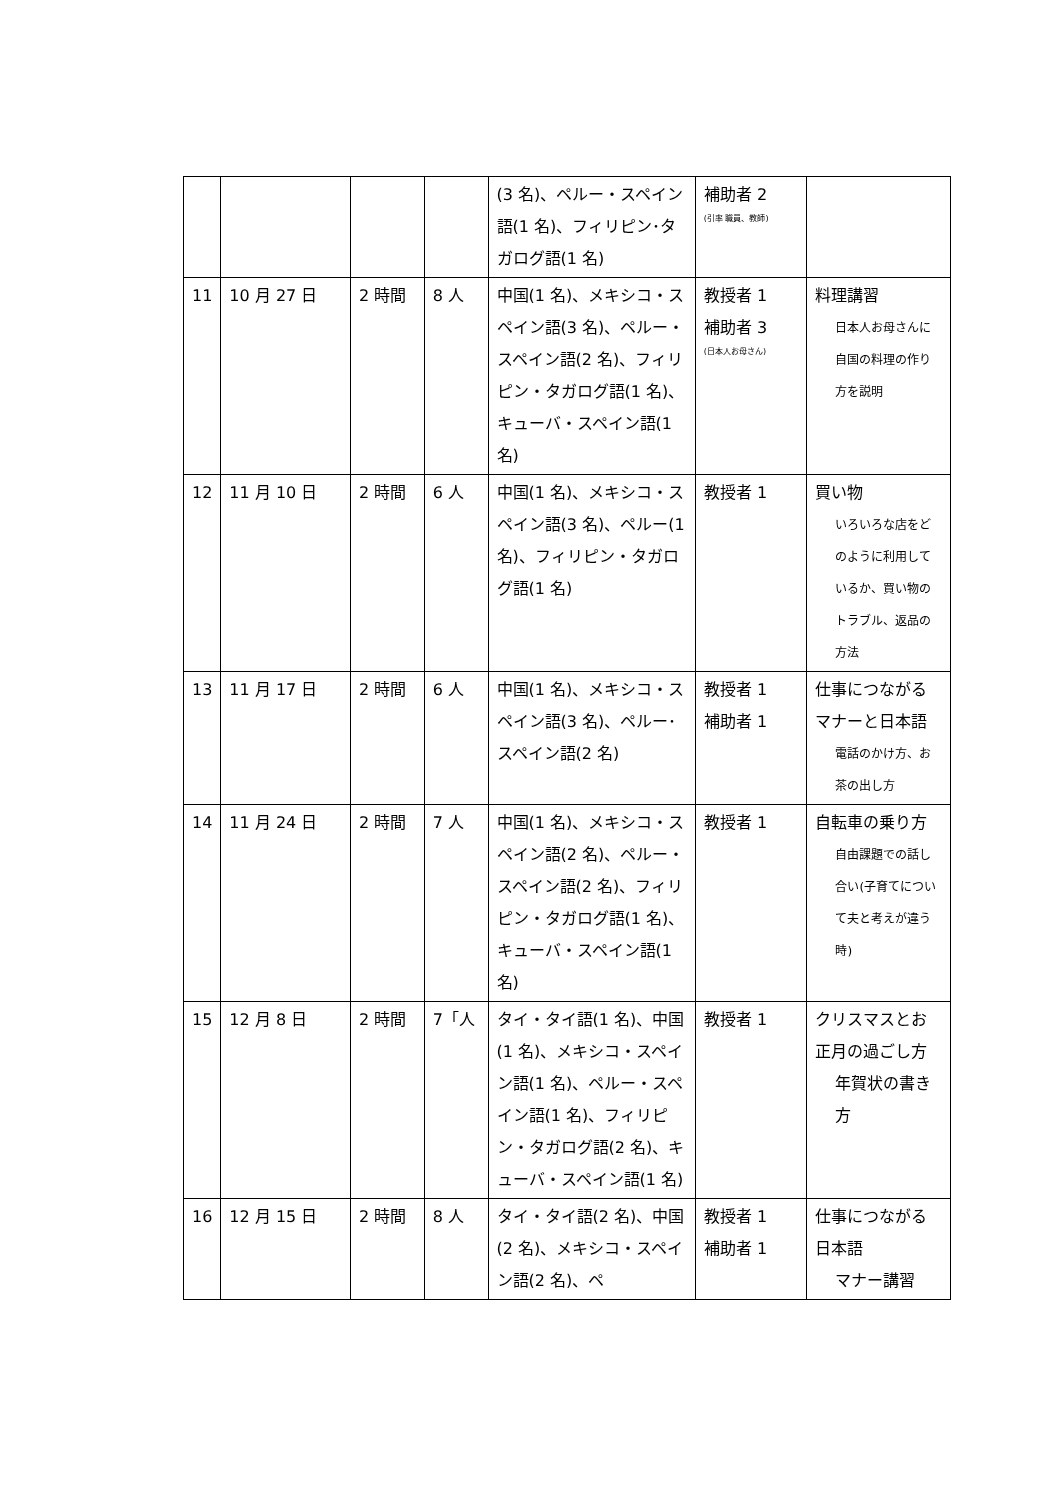| | | | | (3 名)、ペルー・スペイン語(1 名)、フィリピン･タガログ語(1 名) | 補助者 2 (引率 職員、教師) | |
| 11 | 10 月 27 日 | 2 時間 | 8 人 | 中国(1 名)、メキシコ・スペイン語(3 名)、ペルー・スペイン語(2 名)、フィリピン・タガログ語(1 名)、キューバ・スペイン語(1 名) | 教授者 1 補助者 3 (日本人お母さん) | 料理講習 日本人お母さんに自国の料理の作り方を説明 |
| 12 | 11 月 10 日 | 2 時間 | 6 人 | 中国(1 名)、メキシコ・スペイン語(3 名)、ペルー(1 名)、フィリピン・タガログ語(1 名) | 教授者 1 | 買い物 いろいろな店をどのように利用しているか、買い物のトラブル、返品の方法 |
| 13 | 11 月 17 日 | 2 時間 | 6 人 | 中国(1 名)、メキシコ・スペイン語(3 名)、ペルー･スペイン語(2 名) | 教授者 1 補助者 1 | 仕事につながるマナーと日本語 電話のかけ方、お茶の出し方 |
| 14 | 11 月 24 日 | 2 時間 | 7 人 | 中国(1 名)、メキシコ・スペイン語(2 名)、ペルー・スペイン語(2 名)、フィリピン・タガログ語(1 名)、キューバ・スペイン語(1 名) | 教授者 1 | 自転車の乗り方 自由課題での話し合い(子育てについて夫と考えが違う時) |
| 15 | 12 月 8 日 | 2 時間 | 7「人 | タイ・タイ語(1 名)、中国(1 名)、メキシコ・スペイン語(1 名)、ペルー・スペイン語(1 名)、フィリピン・タガログ語(2 名)、キューバ・スペイン語(1 名) | 教授者 1 | クリスマスとお正月の過ごし方 年賀状の書き方 |
| 16 | 12 月 15 日 | 2 時間 | 8 人 | タイ・タイ語(2 名)、中国(2 名)、メキシコ・スペイン語(2 名)、ペ | 教授者 1 補助者 1 | 仕事につながる日本語 マナー講習 |